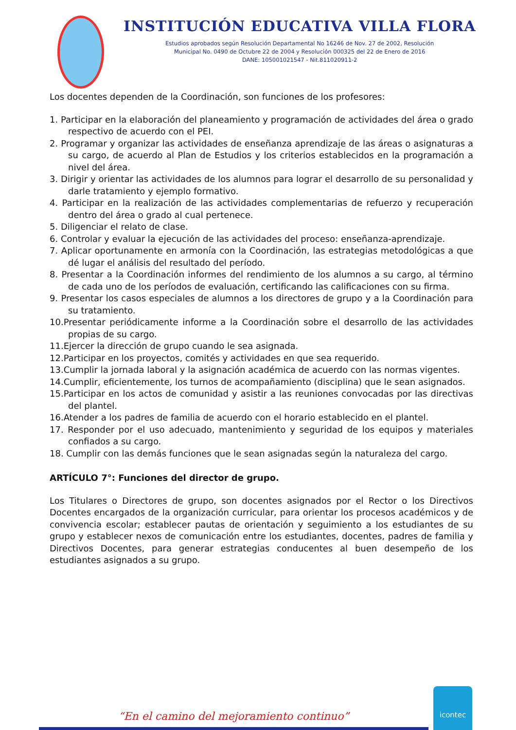INSTITUCIÓN EDUCATIVA VILLA FLORA
Estudios aprobados según Resolución Departamental No 16246 de Nov. 27 de 2002, Resolución
Municipal No. 0490 de Octubre 22 de 2004 y Resolución 000325 del 22 de Enero de 2016
DANE: 105001021547 - Nit.811020911-2
Los docentes dependen de la Coordinación, son funciones de los profesores:
1. Participar en la elaboración del planeamiento y programación de actividades del área o grado respectivo de acuerdo con el PEI.
2. Programar y organizar las actividades de enseñanza aprendizaje de las áreas o asignaturas a su cargo, de acuerdo al Plan de Estudios y los criterios establecidos en la programación a nivel del área.
3. Dirigir y orientar las actividades de los alumnos para lograr el desarrollo de su personalidad y darle tratamiento y ejemplo formativo.
4. Participar en la realización de las actividades complementarias de refuerzo y recuperación dentro del área o grado al cual pertenece.
5. Diligenciar el relato de clase.
6. Controlar y evaluar la ejecución de las actividades del proceso: enseñanza-aprendizaje.
7. Aplicar oportunamente en armonía con la Coordinación, las estrategias metodológicas a que dé lugar el análisis del resultado del período.
8. Presentar a la Coordinación informes del rendimiento de los alumnos a su cargo, al término de cada uno de los períodos de evaluación, certificando las calificaciones con su firma.
9. Presentar los casos especiales de alumnos a los directores de grupo y a la Coordinación para su tratamiento.
10.Presentar periódicamente informe a la Coordinación sobre el desarrollo de las actividades propias de su cargo.
11.Ejercer la dirección de grupo cuando le sea asignada.
12.Participar en los proyectos, comités y actividades en que sea requerido.
13.Cumplir la jornada laboral y la asignación académica de acuerdo con las normas vigentes.
14.Cumplir, eficientemente, los turnos de acompañamiento (disciplina) que le sean asignados.
15.Participar en los actos de comunidad y asistir a las reuniones convocadas por las directivas del plantel.
16.Atender a los padres de familia de acuerdo con el horario establecido en el plantel.
17. Responder por el uso adecuado, mantenimiento y seguridad de los equipos y materiales confiados a su cargo.
18. Cumplir con las demás funciones que le sean asignadas según la naturaleza del cargo.
ARTÍCULO 7°: Funciones del director de grupo.
Los Titulares o Directores de grupo, son docentes asignados por el Rector o los Directivos Docentes encargados de la organización curricular, para orientar los procesos académicos y de convivencia escolar; establecer pautas de orientación y seguimiento a los estudiantes de su grupo y establecer nexos de comunicación entre los estudiantes, docentes, padres de familia y Directivos Docentes, para generar estrategias conducentes al buen desempeño de los estudiantes asignados a su grupo.
“En el camino del mejoramiento continuo”
icontec